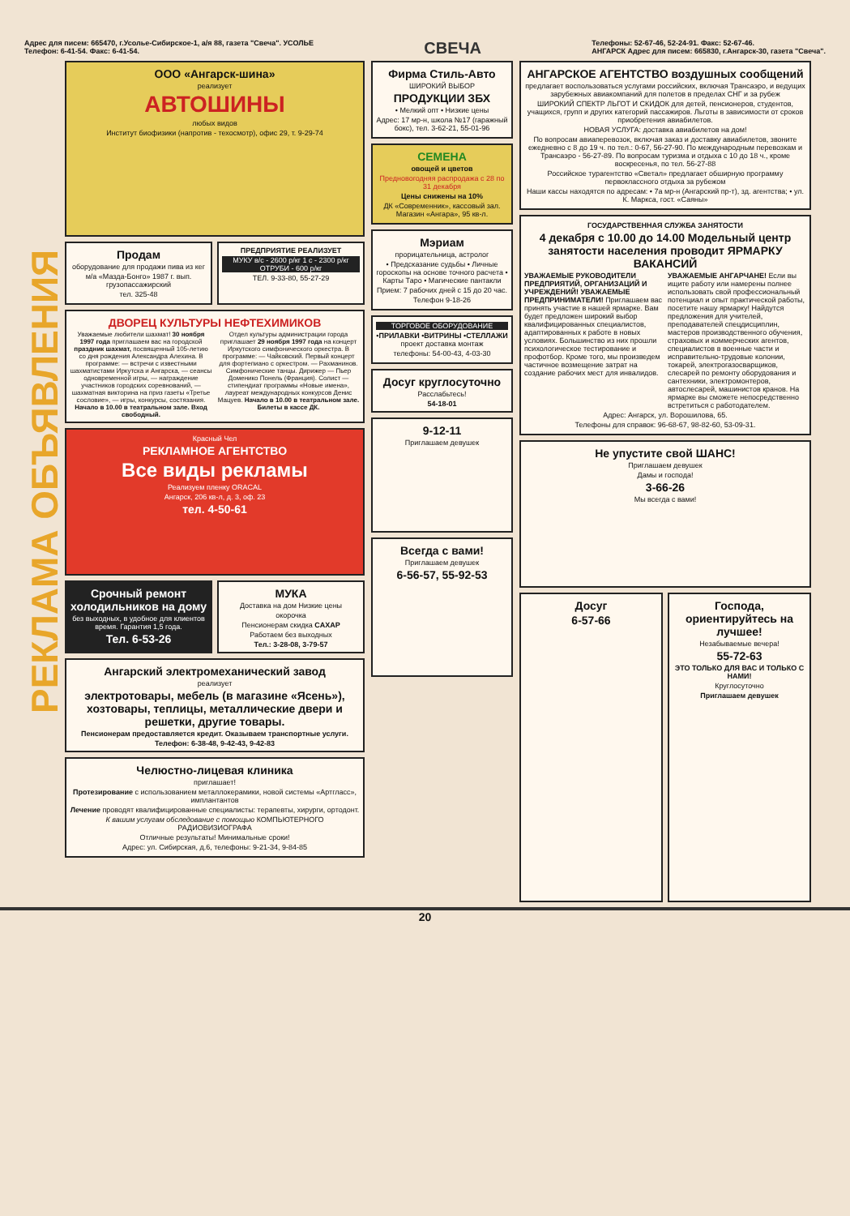Адрес для писем: 665470, г.Усолье-Сибирское-1, а/я 88, газета "Свеча". УСОЛЬЕ
Телефон: 6-41-54. Факс: 6-41-54.
СВЕЧА
Телефоны: 52-67-46, 52-24-91. Факс: 52-67-46.
АНГАРСК Адрес для писем: 665830, г.Ангарск-30, газета "Свеча".
РЕКЛАМА ОБЪЯВЛЕНИЯ
ООО «Ангарск-шина»
реализует
АВТОШИНЫ
любых видов
Институт биофизики (напротив - техосмотр), офис 29, т. 9-29-74
Продам
оборудование для продажи пива из кег
м/а «Мазда-Бонго» 1987 г. вып. грузопассажирский
тел. 325-48
ПРЕДПРИЯТИЕ РЕАЛИЗУЕТ
МУКУ в/с - 2600 р/кг 1 с - 2300 р/кг
ОТРУБИ - 600 р/кг
ТЕЛ. 9-33-80, 55-27-29
ДВОРЕЦ КУЛЬТУРЫ НЕФТЕХИМИКОВ
Уважаемые любители шахмат! 30 ноября 1997 года приглашаем вас на городской праздник шахмат, посвященный 105-летию со дня рождения Александра Алехина. В программе: — встречи с известными шахматистами Иркутска и Ангарска, — сеансы одновременной игры, — награждение участников городских соревнований, — шахматная викторина на приз газеты «Третье сословие», — игры, конкурсы, состязания. Начало в 10.00 в театральном зале. Вход свободный.
Отдел культуры администрации города приглашает 29 ноября 1997 года на концерт Иркутского симфонического оркестра. В программе: — Чайковский. Первый концерт для фортепиано с оркестром. — Рахманинов. Симфонические танцы. Дирижер — Пьер Доменико Понель (Франция). Солист — стипендиат программы «Новые имена», лауреат международных конкурсов Денис Мацуев. Начало в 10.00 в театральном зале. Билеты в кассе ДК.
Красный Чел
РЕКЛАМНОЕ АГЕНТСТВО
Все виды рекламы
Реализуем пленку ORACAL
Ангарск, 206 кв-л, д. 3, оф. 23
тел. 4-50-61
Срочный ремонт холодильников на дому
без выходных, в удобное для клиентов время. Гарантия 1,5 года.
Тел. 6-53-26
МУКА
Доставка на дом Низкие цены
окорочка
Пенсионерам скидка САХАР
Работаем без выходных
Тел.: 3-28-08, 3-79-57
Ангарский электромеханический завод
реализует
электротовары, мебель (в магазине «Ясень»), хозтовары, теплицы, металлические двери и решетки, другие товары.
Пенсионерам предоставляется кредит. Оказываем транспортные услуги.
Телефон: 6-38-48, 9-42-43, 9-42-83
Челюстно-лицевая клиника
приглашает!
Протезирование с использованием металлокерамики, новой системы «Артгласс», имплантантов
Лечение проводят квалифицированные специалисты: терапевты, хирурги, ортодонт.
К вашим услугам обследование с помощью КОМПЬЮТЕРНОГО РАДИОВИЗИОГРАФА
Отличные результаты! Минимальные сроки!
Адрес: ул. Сибирская, д.6, телефоны: 9-21-34, 9-84-85
Фирма Стиль-Авто
ШИРОКИЙ ВЫБОР
ПРОДУКЦИИ ЗБХ
• Мелкий опт • Низкие цены
Адрес: 17 мр-н, школа №17 (гаражный бокс), тел. 3-62-21, 55-01-96
СЕМЕНА
овощей и цветов
Предновогодняя распродажа с 28 по 31 декабря
Цены снижены на 10%
ДК «Современник», кассовый зал. Магазин «Ангара», 95 кв-л.
Мэриам
прорицательница, астролог
• Предсказание судьбы • Личные гороскопы на основе точного расчета • Карты Таро • Магические пантакли
Прием: 7 рабочих дней с 15 до 20 час.
Телефон 9-18-26
ТОРГОВОЕ ОБОРУДОВАНИЕ
•ПРИЛАВКИ •ВИТРИНЫ •СТЕЛЛАЖИ проект доставка монтаж
телефоны: 54-00-43, 4-03-30
Досуг круглосуточно
Расслабьтесь!
54-18-01
9-12-11
Приглашаем девушек
Всегда с вами!
Приглашаем девушек
6-56-57, 55-92-53
АНГАРСКОЕ АГЕНТСТВО воздушных сообщений
предлагает воспользоваться услугами российских, включая Трансаэро, и ведущих зарубежных авиакомпаний для полетов в пределах СНГ и за рубеж
ШИРОКИЙ СПЕКТР ЛЬГОТ И СКИДОК для детей, пенсионеров, студентов, учащихся, групп и других категорий пассажиров. Льготы в зависимости от сроков приобретения авиабилетов.
НОВАЯ УСЛУГА: доставка авиабилетов на дом!
По вопросам авиаперевозок, включая заказ и доставку авиабилетов, звоните ежедневно с 8 до 19 ч. по тел.: 0-67, 56-27-90. По международным перевозкам и Трансаэро - 56-27-89. По вопросам туризма и отдыха с 10 до 18 ч., кроме воскресенья, по тел. 56-27-88
Российское турагентство «Светал» предлагает обширную программу первоклассного отдыха за рубежом
Наши кассы находятся по адресам: • 7а мр-н (Ангарский пр-т), зд. агентства; • ул. К. Маркса, гост. «Саяны»
ГОСУДАРСТВЕННАЯ СЛУЖБА ЗАНЯТОСТИ
4 декабря с 10.00 до 14.00 Модельный центр занятости населения проводит ЯРМАРКУ ВАКАНСИЙ
УВАЖАЕМЫЕ РУКОВОДИТЕЛИ ПРЕДПРИЯТИЙ, ОРГАНИЗАЦИЙ И УЧРЕЖДЕНИЙ! УВАЖАЕМЫЕ ПРЕДПРИНИМАТЕЛИ! Приглашаем вас принять участие в нашей ярмарке. Вам будет предложен широкий выбор квалифицированных специалистов, адаптированных к работе в новых условиях. Большинство из них прошли психологическое тестирование и профотбор. Кроме того, мы произведем частичное возмещение затрат на создание рабочих мест для инвалидов.
УВАЖАЕМЫЕ АНГАРЧАНЕ! Если вы ищите работу или намерены полнее использовать свой профессиональный потенциал и опыт практической работы, посетите нашу ярмарку! Найдутся предложения для учителей, преподавателей спецдисциплин, мастеров производственного обучения, страховых и коммерческих агентов, специалистов в военные части и исправительно-трудовые колонии, токарей, электрогазосварщиков, слесарей по ремонту оборудования и сантехники, электромонтеров, автослесарей, машинистов кранов. На ярмарке вы сможете непосредственно встретиться с работодателем.
Адрес: Ангарск, ул. Ворошилова, 65.
Телефоны для справок: 96-68-67, 98-82-60, 53-09-31.
Не упустите свой ШАНС!
Приглашаем девушек
Дамы и господа!
3-66-26
Мы всегда с вами!
Досуг
6-57-66
Господа, ориентируйтесь на лучшее!
Незабываемые вечера!
55-72-63
ЭТО ТОЛЬКО ДЛЯ ВАС И ТОЛЬКО С НАМИ!
Круглосуточно
Приглашаем девушек
20